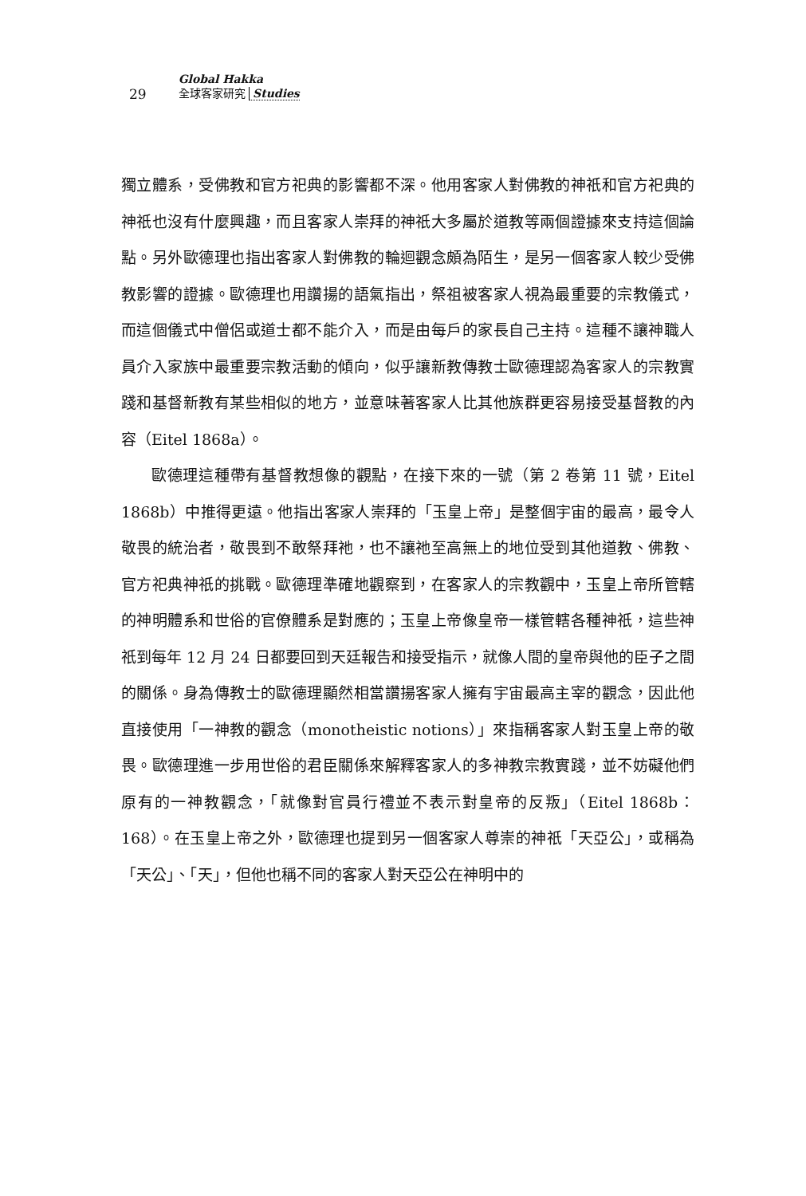29 Global Hakka
全球客家研究 Studies
獨立體系，受佛教和官方祀典的影響都不深。他用客家人對佛教的神祇和官方祀典的神祇也沒有什麼興趣，而且客家人崇拜的神祇大多屬於道教等兩個證據來支持這個論點。另外歐德理也指出客家人對佛教的輪迴觀念頗為陌生，是另一個客家人較少受佛教影響的證據。歐德理也用讚揚的語氣指出，祭祖被客家人視為最重要的宗教儀式，而這個儀式中僧侶或道士都不能介入，而是由每戶的家長自己主持。這種不讓神職人員介入家族中最重要宗教活動的傾向，似乎讓新教傳教士歐德理認為客家人的宗教實踐和基督新教有某些相似的地方，並意味著客家人比其他族群更容易接受基督教的內容（Eitel 1868a）。
歐德理這種帶有基督教想像的觀點，在接下來的一號（第 2 卷第 11 號，Eitel 1868b）中推得更遠。他指出客家人崇拜的「玉皇上帝」是整個宇宙的最高，最令人敬畏的統治者，敬畏到不敢祭拜祂，也不讓祂至高無上的地位受到其他道教、佛教、官方祀典神祇的挑戰。歐德理準確地觀察到，在客家人的宗教觀中，玉皇上帝所管轄的神明體系和世俗的官僚體系是對應的；玉皇上帝像皇帝一樣管轄各種神祇，這些神祇到每年 12 月 24 日都要回到天廷報告和接受指示，就像人間的皇帝與他的臣子之間的關係。身為傳教士的歐德理顯然相當讚揚客家人擁有宇宙最高主宰的觀念，因此他直接使用「一神教的觀念（monotheistic notions）」來指稱客家人對玉皇上帝的敬畏。歐德理進一步用世俗的君臣關係來解釋客家人的多神教宗教實踐，並不妨礙他們原有的一神教觀念，「就像對官員行禮並不表示對皇帝的反叛」（Eitel 1868b：168）。在玉皇上帝之外，歐德理也提到另一個客家人尊崇的神祇「天亞公」，或稱為「天公」、「天」，但他也稱不同的客家人對天亞公在神明中的